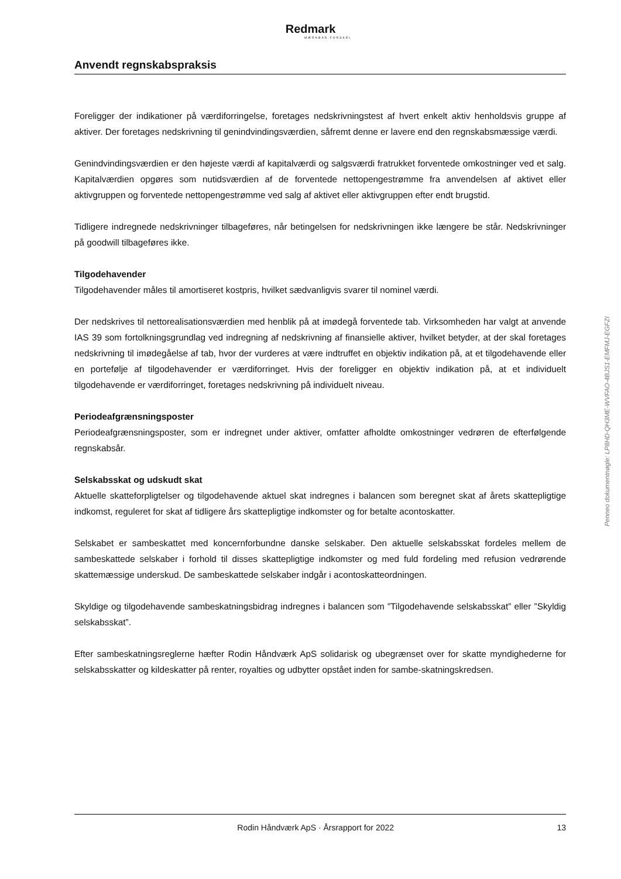Redmark
MÆRKBAR FORSKEL
Anvendt regnskabspraksis
Foreligger der indikationer på værdiforringelse, foretages nedskrivningstest af hvert enkelt aktiv henholdsvis gruppe af aktiver. Der foretages nedskrivning til genindvindingsværdien, såfremt denne er lavere end den regnskabsmæssige værdi.
Genindvindingsværdien er den højeste værdi af kapitalværdi og salgsværdi fratrukket forventede omkostninger ved et salg. Kapitalværdien opgøres som nutidsværdien af de forventede nettopengestrømme fra anvendelsen af aktivet eller aktivgruppen og forventede nettopengestrømme ved salg af aktivet eller aktivgruppen efter endt brugstid.
Tidligere indregnede nedskrivninger tilbageføres, når betingelsen for nedskrivningen ikke længere be står. Nedskrivninger på goodwill tilbageføres ikke.
Tilgodehavender
Tilgodehavender måles til amortiseret kostpris, hvilket sædvanligvis svarer til nominel værdi.
Der nedskrives til nettorealisationsværdien med henblik på at imødegå forventede tab. Virksomheden har valgt at anvende IAS 39 som fortolkningsgrundlag ved indregning af nedskrivning af finansielle aktiver, hvilket betyder, at der skal foretages nedskrivning til imødegåelse af tab, hvor der vurderes at være indtruffet en objektiv indikation på, at et tilgodehavende eller en portefølje af tilgodehavender er værdiforringet. Hvis der foreligger en objektiv indikation på, at et individuelt tilgodehavende er værdiforringet, foretages nedskrivning på individuelt niveau.
Periodeafgrænsningsposter
Periodeafgrænsningsposter, som er indregnet under aktiver, omfatter afholdte omkostninger vedrøren de efterfølgende regnskabsår.
Selskabsskat og udskudt skat
Aktuelle skatteforpligtelser og tilgodehavende aktuel skat indregnes i balancen som beregnet skat af årets skattepligtige indkomst, reguleret for skat af tidligere års skattepligtige indkomster og for betalte acontoskatter.
Selskabet er sambeskattet med koncernforbundne danske selskaber. Den aktuelle selskabsskat fordeles mellem de sambeskattede selskaber i forhold til disses skattepligtige indkomster og med fuld fordeling med refusion vedrørende skattemæssige underskud. De sambeskattede selskaber indgår i acontoskatteordningen.
Skyldige og tilgodehavende sambeskatningsbidrag indregnes i balancen som ”Tilgodehavende selskabsskat” eller ”Skyldig selskabsskat”.
Efter sambeskatningsreglerne hæfter Rodin Håndværk ApS solidarisk og ubegrænset over for skatte myndighederne for selskabsskatter og kildeskatter på renter, royalties og udbytter opstået inden for sambe-skatningskredsen.
Penneo dokumentnøgle: LP8HD-QH3ME-WVFAO-4BJS1-EMFMJ-EGFZI
Rodin Håndværk ApS · Årsrapport for 2022 13